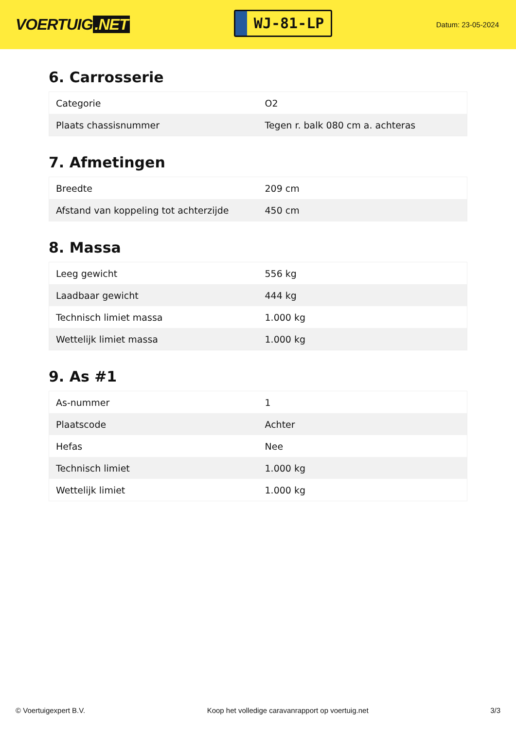VOERTUIG.NET
WJ-81-LP
Datum: 23-05-2024
6. Carrosserie
| Categorie | O2 |
| Plaats chassisnummer | Tegen r. balk 080 cm a. achteras |
7. Afmetingen
| Breedte | 209 cm |
| Afstand van koppeling tot achterzijde | 450 cm |
8. Massa
| Leeg gewicht | 556 kg |
| Laadbaar gewicht | 444 kg |
| Technisch limiet massa | 1.000 kg |
| Wettelijk limiet massa | 1.000 kg |
9. As #1
| As-nummer | 1 |
| Plaatscode | Achter |
| Hefas | Nee |
| Technisch limiet | 1.000 kg |
| Wettelijk limiet | 1.000 kg |
© Voertuigexpert B.V. Koop het volledige caravanrapport op voertuig.net 3/3